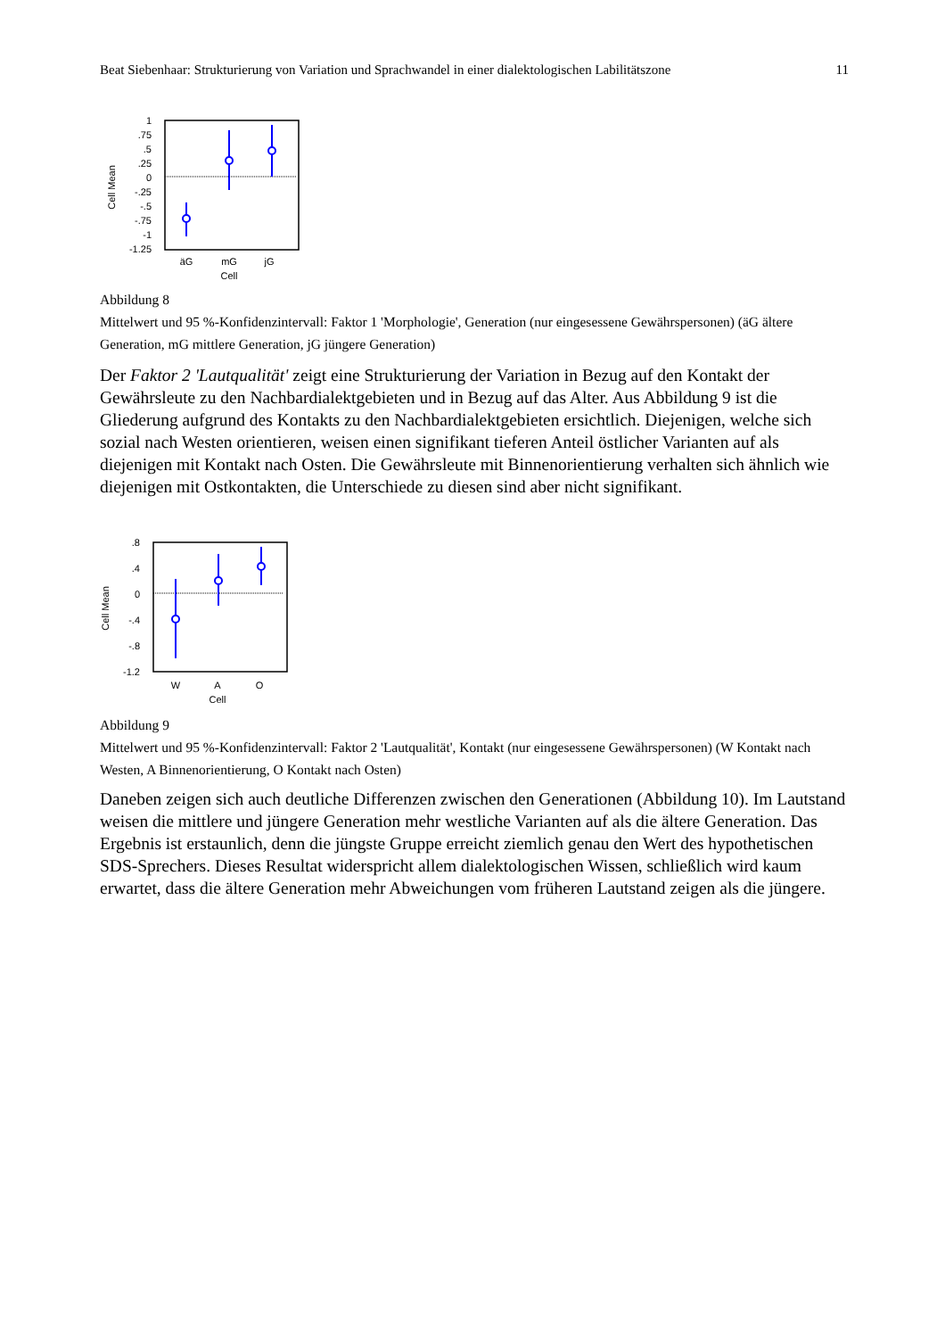Beat Siebenhaar: Strukturierung von Variation und Sprachwandel in einer dialektologischen Labilitätszone 11
1
.75
.5
.25
0
-.25
-.5
-.75
-1
-1.25
Cell Mean
äG
mG
jG
Cell
Abbildung 8
Mittelwert und 95 %-Konfidenzintervall: Faktor 1 'Morphologie', Generation (nur eingesessene Gewährspersonen) (äG ältere Generation, mG mittlere Generation, jG jüngere Generation)
Der Faktor 2 'Lautqualität' zeigt eine Strukturierung der Variation in Bezug auf den Kontakt der Gewährsleute zu den Nachbardialektgebieten und in Bezug auf das Alter. Aus Abbildung 9 ist die Gliederung aufgrund des Kontakts zu den Nachbardialektgebieten ersichtlich. Diejenigen, welche sich sozial nach Westen orientieren, weisen einen signifikant tieferen Anteil östlicher Varianten auf als diejenigen mit Kontakt nach Osten. Die Gewährsleute mit Binnenorientierung verhalten sich ähnlich wie diejenigen mit Ostkontakten, die Unterschiede zu diesen sind aber nicht signifikant.
.8
.4
0
-.4
-.8
-1.2
Cell Mean
W
A
O
Cell
Abbildung 9
Mittelwert und 95 %-Konfidenzintervall: Faktor 2 'Lautqualität', Kontakt (nur eingesessene Gewährspersonen) (W Kontakt nach Westen, A Binnenorientierung, O Kontakt nach Osten)
Daneben zeigen sich auch deutliche Differenzen zwischen den Generationen (Abbildung 10). Im Lautstand weisen die mittlere und jüngere Generation mehr westliche Varianten auf als die ältere Generation. Das Ergebnis ist erstaunlich, denn die jüngste Gruppe erreicht ziemlich genau den Wert des hypothetischen SDS-Sprechers. Dieses Resultat widerspricht allem dialektologischen Wissen, schließlich wird kaum erwartet, dass die ältere Generation mehr Abweichungen vom früheren Lautstand zeigen als die jüngere.